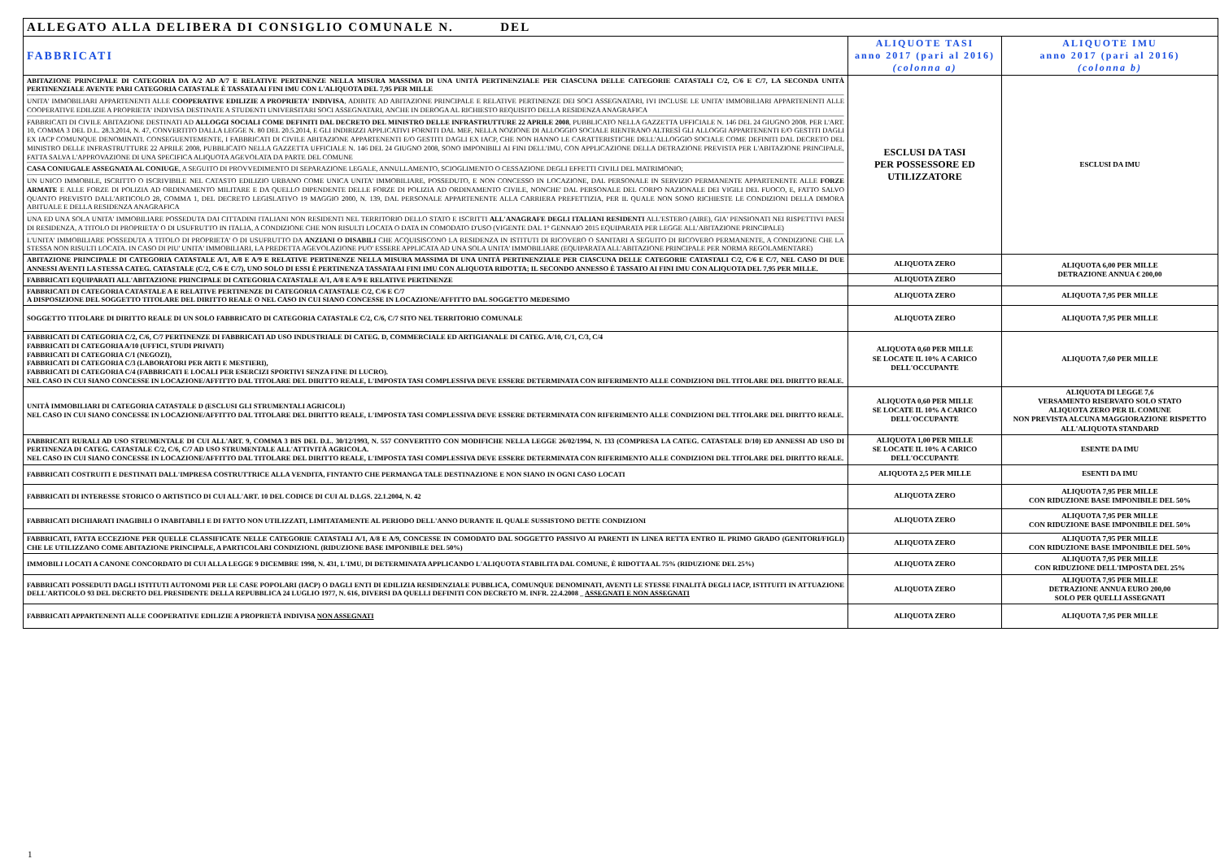| ALLEGATO ALLA DELIBERA DI CONSIGLIO COMUNALE N. DEL | | |
| FABBRICATI | ALIQUOTE TASI anno 2017 (pari al 2016) (colonna a) | ALIQUOTE IMU anno 2017 (pari al 2016) (colonna b) |
| ABITAZIONE PRINCIPALE DI CATEGORIA DA A/2 AD A/7 E RELATIVE PERTINENZE NELLA MISURA MASSIMA DI UNA UNITÀ PERTINENZIALE PER CIASCUNA DELLE CATEGORIE CATASTALI C/2, C/6 E C/7, LA SECONDA UNITÀ PERTINENZIALE AVENTE PARI CATEGORIA CATASTALE È TASSATA AI FINI IMU CON L'ALIQUOTA DEL 7,95 PER MILLE UNITA' IMMOBILIARI APPARTENENTI ALLE COOPERATIVE EDILIZIE A PROPRIETA' INDIVISA , ADIBITE AD ABITAZIONE PRINCIPALE E RELATIVE PERTINENZE DEI SOCI ASSEGNATARI, IVI INCLUSE LE UNITA' IMMOBILIARI APPARTENENTI ALLE COOPERATIVE EDILIZIE A PROPRIETA' INDIVISA DESTINATE A STUDENTI UNIVERSITARI SOCI ASSEGNATARI, ANCHE IN DEROGA AL RICHIESTO REQUISITO DELLA RESIDENZA ANAGRAFICA FABBRICATI DI CIVILE ABITAZIONE DESTINATI AD ALLOGGI SOCIALI COME DEFINITI DAL DECRETO DEL MINISTRO DELLE INFRASTRUTTURE 22 APRILE 2008 , PUBBLICATO NELLA GAZZETTA UFFICIALE N. 146 DEL 24 GIUGNO 2008. PER L'ART. 10, COMMA 3 DEL D.L. 28.3.2014, N. 47, CONVERTITO DALLA LEGGE N. 80 DEL 20.5.2014, E GLI INDIRIZZI APPLICATIVI FORNITI DAL MEF, NELLA NOZIONE DI ALLOGGIO SOCIALE RIENTRANO ALTRESÌ GLI ALLOGGI APPARTENENTI E/O GESTITI DAGLI EX IACP COMUNQUE DENOMINATI. CONSEGUENTEMENTE, I FABBRICATI DI CIVILE ABITAZIONE APPARTENENTI E/O GESTITI DAGLI EX IACP, CHE NON HANNO LE CARATTERISTICHE DELL'ALLOGGIO SOCIALE COME DEFINITI DAL DECRETO DEL MINISTRO DELLE INFRASTRUTTURE 22 APRILE 2008, PUBBLICATO NELLA GAZZETTA UFFICIALE N. 146 DEL 24 GIUGNO 2008, SONO IMPONIBILI AI FINI DELL'IMU, CON APPLICAZIONE DELLA DETRAZIONE PREVISTA PER L'ABITAZIONE PRINCIPALE, FATTA SALVA L'APPROVAZIONE DI UNA SPECIFICA ALIQUOTA AGEVOLATA DA PARTE DEL COMUNE CASA CONIUGALE ASSEGNATA AL CONIUGE , A SEGUITO DI PROVVEDIMENTO DI SEPARAZIONE LEGALE, ANNULLAMENTO, SCIOGLIMENTO O CESSAZIONE DEGLI EFFETTI CIVILI DEL MATRIMONIO; UN UNICO IMMOBILE, ISCRITTO O ISCRIVIBILE NEL CATASTO EDILIZIO URBANO COME UNICA UNITA' IMMOBILIARE, POSSEDUTO, E NON CONCESSO IN LOCAZIONE, DAL PERSONALE IN SERVIZIO PERMANENTE APPARTENENTE ALLE FORZE ARMATE E ALLE FORZE DI POLIZIA AD ORDINAMENTO MILITARE E DA QUELLO DIPENDENTE DELLE FORZE DI POLIZIA AD ORDINAMENTO CIVILE, NONCHE' DAL PERSONALE DEL CORPO NAZIONALE DEI VIGILI DEL FUOCO, E, FATTO SALVO QUANTO PREVISTO DALL'ARTICOLO 28, COMMA 1, DEL DECRETO LEGISLATIVO 19 MAGGIO 2000, N. 139, DAL PERSONALE APPARTENENTE ALLA CARRIERA PREFETTIZIA, PER IL QUALE NON SONO RICHIESTE LE CONDIZIONI DELLA DIMORA ABITUALE E DELLA RESIDENZA ANAGRAFICA UNA ED UNA SOLA UNITA' IMMOBILIARE POSSEDUTA DAI CITTADINI ITALIANI NON RESIDENTI NEL TERRITORIO DELLO STATO E ISCRITTI ALL'ANAGRAFE DEGLI ITALIANI RESIDENTI ALL'ESTERO (AIRE), GIA' PENSIONATI NEI RISPETTIVI PAESI DI RESIDENZA, A TITOLO DI PROPRIETA' O DI USUFRUTTO IN ITALIA, A CONDIZIONE CHE NON RISULTI LOCATA O DATA IN COMODATO D'USO (VIGENTE DAL 1° GENNAIO 2015 EQUIPARATA PER LEGGE ALL'ABITAZIONE PRINCIPALE) L'UNITA' IMMOBILIARE POSSEDUTA A TITOLO DI PROPRIETA' O DI USUFRUTTO DA ANZIANI O DISABILI CHE ACQUISISCONO LA RESIDENZA IN ISTITUTI DI RICOVERO O SANITARI A SEGUITO DI RICOVERO PERMANENTE, A CONDIZIONE CHE LA STESSA NON RISULTI LOCATA. IN CASO DI PIU' UNITA' IMMOBILIARI, LA PREDETTA AGEVOLAZIONE PUO' ESSERE APPLICATA AD UNA SOLA UNITA' IMMOBILIARE (EQUIPARATA ALL'ABITAZIONE PRINCIPALE PER NORMA REGOLAMENTARE) | ESCLUSI DA TASI PER POSSESSORE ED UTILIZZATORE | ESCLUSI DA IMU |
| ABITAZIONE PRINCIPALE DI CATEGORIA CATASTALE A/1, A/8 E A/9 E RELATIVE PERTINENZE NELLA MISURA MASSIMA DI UNA UNITÀ PERTINENZIALE PER CIASCUNA DELLE CATEGORIE CATASTALI C/2, C/6 E C/7, NEL CASO DI DUE ANNESSI AVENTI LA STESSA CATEG. CATASTALE (C/2, C/6 E C/7), UNO SOLO DI ESSI È PERTINENZA TASSATA AI FINI IMU CON ALIQUOTA RIDOTTA; IL SECONDO ANNESSO È TASSATO AI FINI IMU CON ALIQUOTA DEL 7,95 PER MILLE. | ALIQUOTA ZERO | ALIQUOTA 6,00 PER MILLE DETRAZIONE ANNUA € 200,00 |
| FABBRICATI EQUIPARATI ALL'ABITAZIONE PRINCIPALE DI CATEGORIA CATASTALE A/1, A/8 E A/9 E RELATIVE PERTINENZE | ALIQUOTA ZERO | |
| FABBRICATI DI CATEGORIA CATASTALE A E RELATIVE PERTINENZE DI CATEGORIA CATASTALE C/2, C/6 E C/7 A DISPOSIZIONE DEL SOGGETTO TITOLARE DEL DIRITTO REALE O NEL CASO IN CUI SIANO CONCESSE IN LOCAZIONE/AFFITTO DAL SOGGETTO MEDESIMO | ALIQUOTA ZERO | ALIQUOTA 7,95 PER MILLE |
| SOGGETTO TITOLARE DI DIRITTO REALE DI UN SOLO FABBRICATO DI CATEGORIA CATASTALE C/2, C/6, C/7 SITO NEL TERRITORIO COMUNALE | ALIQUOTA ZERO | ALIQUOTA 7,95 PER MILLE |
| FABBRICATI DI CATEGORIA C/2, C/6, C/7 PERTINENZE DI FABBRICATI AD USO INDUSTRIALE DI CATEG. D, COMMERCIALE ED ARTIGIANALE DI CATEG. A/10, C/1, C/3, C/4 FABBRICATI DI CATEGORIA A/10 (UFFICI, STUDI PRIVATI) FABBRICATI DI CATEGORIA C/1 (NEGOZI), FABBRICATI DI CATEGORIA C/3 (LABORATORI PER ARTI E MESTIERI), FABBRICATI DI CATEGORIA C/4 (FABBRICATI E LOCALI PER ESERCIZI SPORTIVI SENZA FINE DI LUCRO). NEL CASO IN CUI SIANO CONCESSE IN LOCAZIONE/AFFITTO DAL TITOLARE DEL DIRITTO REALE, L'IMPOSTA TASI COMPLESSIVA DEVE ESSERE DETERMINATA CON RIFERIMENTO ALLE CONDIZIONI DEL TITOLARE DEL DIRITTO REALE. | ALIQUOTA 0,60 PER MILLE SE LOCATE IL 10% A CARICO DELL'OCCUPANTE | ALIQUOTA 7,60 PER MILLE |
| UNITÀ IMMOBILIARI DI CATEGORIA CATASTALE D (ESCLUSI GLI STRUMENTALI AGRICOLI) NEL CASO IN CUI SIANO CONCESSE IN LOCAZIONE/AFFITTO DAL TITOLARE DEL DIRITTO REALE, L'IMPOSTA TASI COMPLESSIVA DEVE ESSERE DETERMINATA CON RIFERIMENTO ALLE CONDIZIONI DEL TITOLARE DEL DIRITTO REALE. | ALIQUOTA 0,60 PER MILLE SE LOCATE IL 10% A CARICO DELL'OCCUPANTE | ALIQUOTA DI LEGGE 7,6 VERSAMENTO RISERVATO SOLO STATO ALIQUOTA ZERO PER IL COMUNE NON PREVISTA ALCUNA MAGGIORAZIONE RISPETTO ALL'ALIQUOTA STANDARD |
| FABBRICATI RURALI AD USO STRUMENTALE DI CUI ALL'ART. 9, COMMA 3 BIS DEL D.L. 30/12/1993, N. 557 CONVERTITO CON MODIFICHE NELLA LEGGE 26/02/1994, N. 133 (COMPRESA LA CATEG. CATASTALE D/10) ED ANNESSI AD USO DI PERTINENZA DI CATEG. CATASTALE C/2, C/6, C/7 AD USO STRUMENTALE ALL'ATTIVITÀ AGRICOLA. NEL CASO IN CUI SIANO CONCESSE IN LOCAZIONE/AFFITTO DAL TITOLARE DEL DIRITTO REALE, L'IMPOSTA TASI COMPLESSIVA DEVE ESSERE DETERMINATA CON RIFERIMENTO ALLE CONDIZIONI DEL TITOLARE DEL DIRITTO REALE. | ALIQUOTA 1,00 PER MILLE SE LOCATE IL 10% A CARICO DELL'OCCUPANTE | ESENTE DA IMU |
| FABBRICATI COSTRUITI E DESTINATI DALL'IMPRESA COSTRUTTRICE ALLA VENDITA, FINTANTO CHE PERMANGA TALE DESTINAZIONE E NON SIANO IN OGNI CASO LOCATI | ALIQUOTA 2,5 PER MILLE | ESENTI DA IMU |
| FABBRICATI DI INTERESSE STORICO O ARTISTICO DI CUI ALL'ART. 10 DEL CODICE DI CUI AL D.LGS. 22.1.2004, N. 42 | ALIQUOTA ZERO | ALIQUOTA 7,95 PER MILLE CON RIDUZIONE BASE IMPONIBILE DEL 50% |
| FABBRICATI DICHIARATI INAGIBILI O INABITABILI E DI FATTO NON UTILIZZATI, LIMITATAMENTE AL PERIODO DELL'ANNO DURANTE IL QUALE SUSSISTONO DETTE CONDIZIONI | ALIQUOTA ZERO | ALIQUOTA 7,95 PER MILLE CON RIDUZIONE BASE IMPONIBILE DEL 50% |
| FABBRICATI, FATTA ECCEZIONE PER QUELLE CLASSIFICATE NELLE CATEGORIE CATASTALI A/1, A/8 E A/9, CONCESSE IN COMODATO DAL SOGGETTO PASSIVO AI PARENTI IN LINEA RETTA ENTRO IL PRIMO GRADO (GENITORI/FIGLI) CHE LE UTILIZZANO COME ABITAZIONE PRINCIPALE, A PARTICOLARI CONDIZIONI. (RIDUZIONE BASE IMPONIBILE DEL 50%) | ALIQUOTA ZERO | ALIQUOTA 7,95 PER MILLE CON RIDUZIONE BASE IMPONIBILE DEL 50% |
| IMMOBILI LOCATI A CANONE CONCORDATO DI CUI ALLA LEGGE 9 DICEMBRE 1998, N. 431, L'IMU, DI DETERMINATA APPLICANDO L'ALIQUOTA STABILITA DAL COMUNE, È RIDOTTA AL 75% (RIDUZIONE DEL 25%) | ALIQUOTA ZERO | ALIQUOTA 7,95 PER MILLE CON RIDUZIONE DELL'IMPOSTA DEL 25% |
| FABBRICATI POSSEDUTI DAGLI ISTITUTI AUTONOMI PER LE CASE POPOLARI (IACP) O DAGLI ENTI DI EDILIZIA RESIDENZIALE PUBBLICA, COMUNQUE DENOMINATI, AVENTI LE STESSE FINALITÀ DEGLI IACP, ISTITUITI IN ATTUAZIONE DELL'ARTICOLO 93 DEL DECRETO DEL PRESIDENTE DELLA REPUBBLICA 24 LUGLIO 1977, N. 616, DIVERSI DA QUELLI DEFINITI CON DECRETO M. INFR. 22.4.2008 _ ASSEGNATI E NON ASSEGNATI | ALIQUOTA ZERO | ALIQUOTA 7,95 PER MILLE DETRAZIONE ANNUA EURO 200,00 SOLO PER QUELLI ASSEGNATI |
| FABBRICATI APPARTENENTI ALLE COOPERATIVE EDILIZIE A PROPRIETÀ INDIVISA NON ASSEGNATI | ALIQUOTA ZERO | ALIQUOTA 7,95 PER MILLE |
1